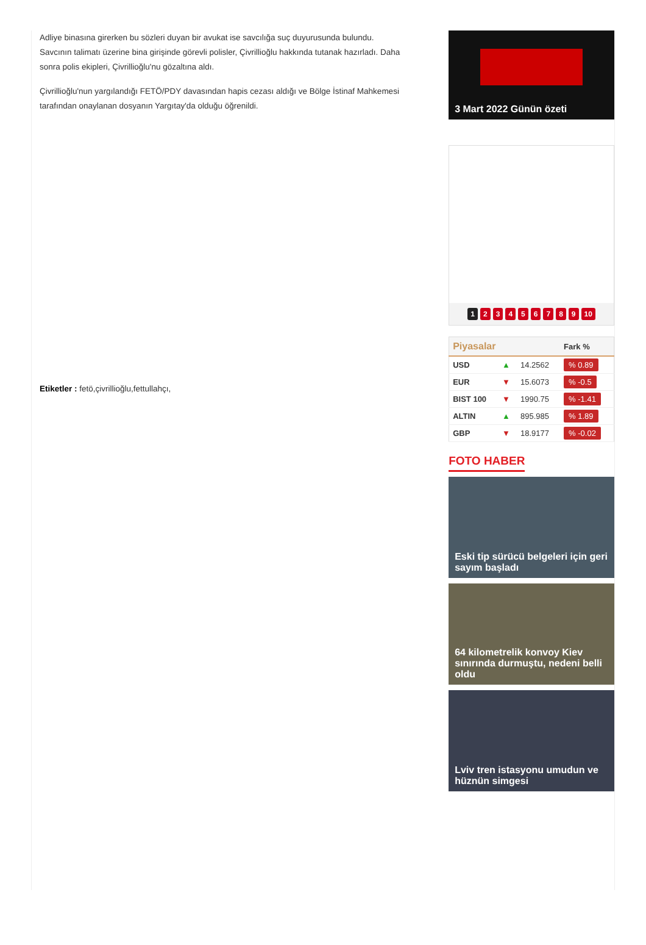Adliye binasına girerken bu sözleri duyan bir avukat ise savcılığa suç duyurusunda bulundu.
Savcının talimatı üzerine bina girişinde görevli polisler, Çivrillioğlu hakkında tutanak hazırladı. Daha sonra polis ekipleri, Çivrillioğlu'nu gözaltına aldı.
Çivrillioğlu'nun yargılandığı FETÖ/PDY davasından hapis cezası aldığı ve Bölge İstinaf Mahkemesi tarafından onaylanan dosyanın Yargıtay'da olduğu öğrenildi.
Etiketler : fetö,çivrillioğlu,fettullahçı,
3 Mart 2022 Günün özeti
1 23456789 10
| Piyasalar | | | Fark % |
| --- | --- | --- | --- |
| USD | ▲ | 14.2562 | % 0.89 |
| EUR | ▼ | 15.6073 | % -0.5 |
| BIST 100 | ▼ | 1990.75 | % -1.41 |
| ALTIN | ▲ | 895.985 | % 1.89 |
| GBP | ▼ | 18.9177 | % -0.02 |
FOTO HABER
Eski tip sürücü belgeleri için geri sayım başladı
64 kilometrelik konvoy Kiev sınırında durmuştu, nedeni belli oldu
Lviv tren istasyonu umudun ve hüznün simgesi